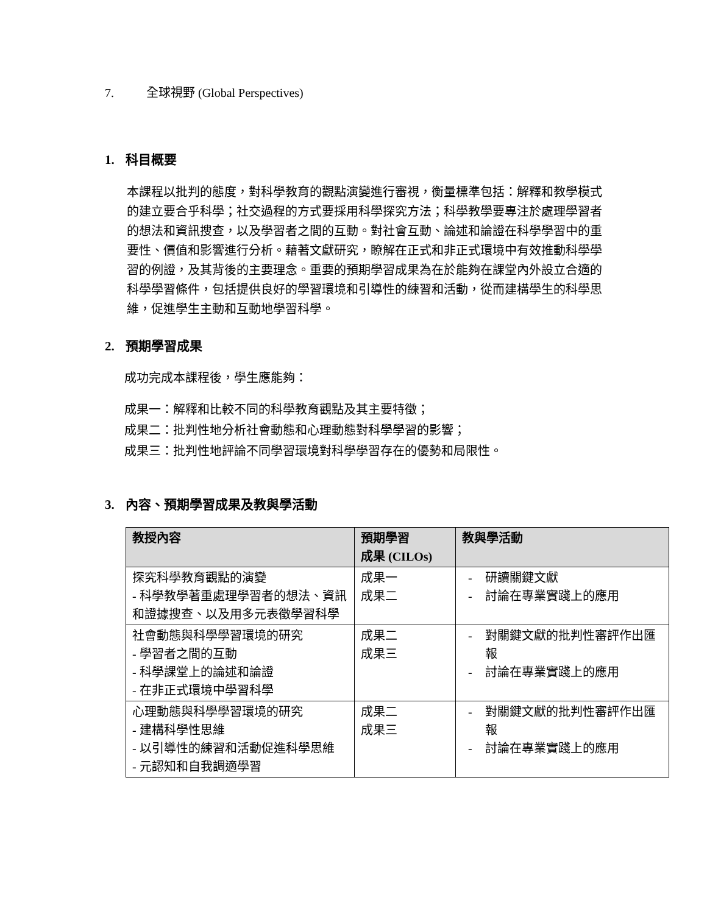7. 全球視野 (Global Perspectives)
1. 科目概要
本課程以批判的態度，對科學教育的觀點演變進行審視，衡量標準包括：解釋和教學模式的建立要合乎科學；社交過程的方式要採用科學探究方法；科學教學要專注於處理學習者的想法和資訊搜查，以及學習者之間的互動。對社會互動、論述和論證在科學學習中的重要性、價值和影響進行分析。藉著文獻研究，瞭解在正式和非正式環境中有效推動科學學習的例證，及其背後的主要理念。重要的預期學習成果為在於能夠在課堂內外設立合適的科學學習條件，包括提供良好的學習環境和引導性的練習和活動，從而建構學生的科學思維，促進學生主動和互動地學習科學。
2. 預期學習成果
成功完成本課程後，學生應能夠：
成果一：解釋和比較不同的科學教育觀點及其主要特徵；
成果二：批判性地分析社會動態和心理動態對科學學習的影響；
成果三：批判性地評論不同學習環境對科學學習存在的優勢和局限性。
3. 內容、預期學習成果及教與學活動
| 教授內容 | 預期學習 成果 (CILOs) | 教與學活動 |
| --- | --- | --- |
| 探究科學教育觀點的演變 - 科學教學著重處理學習者的想法、資訊和證據搜查、以及用多元表徵學習科學 | 成果一 成果二 | 研讀關鍵文獻 討論在專業實踐上的應用 |
| 社會動態與科學學習環境的研究 - 學習者之間的互動 - 科學課堂上的論述和論證 - 在非正式環境中學習科學 | 成果二 成果三 | 對關鍵文獻的批判性審評作出匯報 討論在專業實踐上的應用 |
| 心理動態與科學學習環境的研究 - 建構科學性思維 - 以引導性的練習和活動促進科學思維 - 元認知和自我調適學習 | 成果二 成果三 | 對關鍵文獻的批判性審評作出匯報 討論在專業實踐上的應用 |